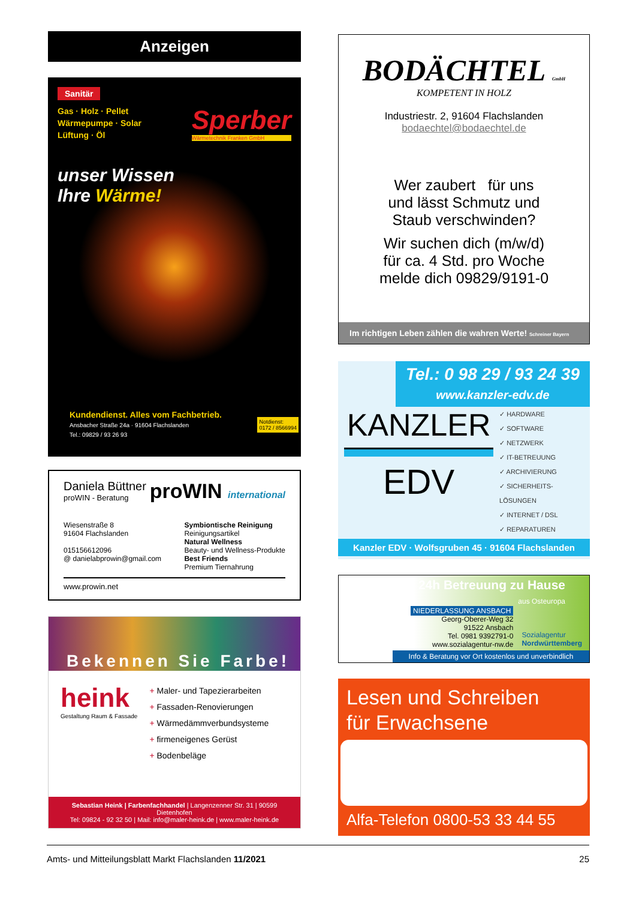Anzeigen
Sanitär
Gas · Holz · Pellet
Wärmepumpe · Solar
Lüftung · Öl
Sperber
Wärmetechnik Franken GmbH
unser Wissen
Ihre Wärme!
Kundendienst. Alles vom Fachbetrieb.
Ansbacher Straße 24a · 91604 Flachslanden
Tel.: 09829 / 93 26 93
Notdienst:
0172 / 8566994
Daniela Büttner
proWIN - Beratung
proWIN international
Wiesenstraße 8
91604 Flachslanden
015156612096
@ danielabprowin@gmail.com
Symbiontische Reinigung
Reinigungsartikel
Natural Wellness
Beauty- und Wellness-Produkte
Best Friends
Premium Tiernahrung
www.prowin.net
Bekennen Sie Farbe!
heink
Gestaltung Raum & Fassade
+ Maler- und Tapezierarbeiten
+ Fassaden-Renovierungen
+ Wärmedämmverbundsysteme
+ firmeneigenes Gerüst
+ Bodenbeläge
Sebastian Heink | Farbenfachhandel | Langenzenner Str. 31 | 90599 Dietenhofen
Tel: 09824 - 92 32 50 | Mail: info@maler-heink.de | www.maler-heink.de
BODÄCHTEL GmbH
KOMPETENT IN HOLZ
Industriestr. 2, 91604 Flachslanden
bodaechtel@bodaechtel.de
Wer zaubert für uns
und lässt Schmutz und
Staub verschwinden?
Wir suchen dich (m/w/d)
für ca. 4 Std. pro Woche
melde dich 09829/9191-0
Im richtigen Leben zählen die wahren Werte! Schreiner Bayern
Tel.: 0 98 29 / 93 24 39
www.kanzler-edv.de
KANZLER
EDV
✓ HARDWARE
✓ SOFTWARE
✓ NETZWERK
✓ IT-BETREUUNG
✓ ARCHIVIERUNG
✓ SICHERHEITS-LÖSUNGEN
✓ INTERNET / DSL
✓ REPARATUREN
Kanzler EDV · Wolfsgruben 45 · 91604 Flachslanden
24h Betreuung zu Hause aus Osteuropa
NIEDERLASSUNG ANSBACH
Georg-Oberer-Weg 32
91522 Ansbach
Tel. 0981 9392791-0
www.sozialagentur-nw.de
Sozialagentur
Nordwürttemberg
Info & Beratung vor Ort kostenlos und unverbindlich
Lesen und Schreiben
für Erwachsene
Alfa-Telefon 0800-53 33 44 55
Amts- und Mitteilungsblatt Markt Flachslanden 11/2021 25